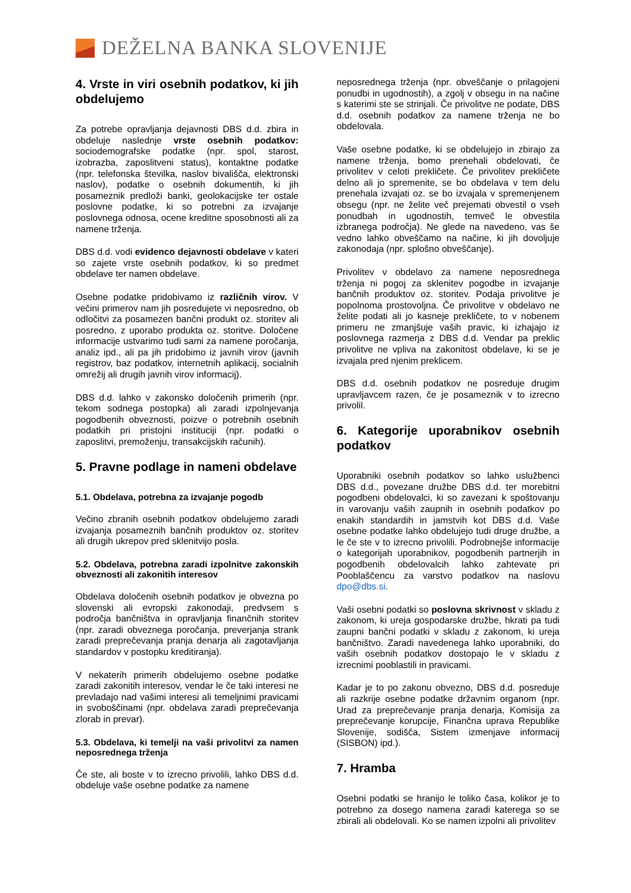DEŽELNA BANKA SLOVENIJE
4. Vrste in viri osebnih podatkov, ki jih obdelujemo
Za potrebe opravljanja dejavnosti DBS d.d. zbira in obdeluje naslednje vrste osebnih podatkov: sociodemografske podatke (npr. spol, starost, izobrazba, zaposlitveni status), kontaktne podatke (npr. telefonska številka, naslov bivališča, elektronski naslov), podatke o osebnih dokumentih, ki jih posameznik predloži banki, geolokacijske ter ostale poslovne podatke, ki so potrebni za izvajanje poslovnega odnosa, ocene kreditne sposobnosti ali za namene trženja.
DBS d.d. vodi evidenco dejavnosti obdelave v kateri so zajete vrste osebnih podatkov, ki so predmet obdelave ter namen obdelave.
Osebne podatke pridobivamo iz različnih virov. V večini primerov nam jih posredujete vi neposredno, ob odločitvi za posamezen bančni produkt oz. storitev ali posredno, z uporabo produkta oz. storitve. Določene informacije ustvarimo tudi sami za namene poročanja, analiz ipd., ali pa jih pridobimo iz javnih virov (javnih registrov, baz podatkov, internetnih aplikacij, socialnih omrežij ali drugih javnih virov informacij).
DBS d.d. lahko v zakonsko določenih primerih (npr. tekom sodnega postopka) ali zaradi izpolnjevanja pogodbenih obveznosti, poizve o potrebnih osebnih podatkih pri pristojni instituciji (npr. podatki o zaposlitvi, premoženju, transakcijskih računih).
5. Pravne podlage in nameni obdelave
5.1. Obdelava, potrebna za izvajanje pogodb
Večino zbranih osebnih podatkov obdelujemo zaradi izvajanja posameznih bančnih produktov oz. storitev ali drugih ukrepov pred sklenitvijo posla.
5.2. Obdelava, potrebna zaradi izpolnitve zakonskih obveznosti ali zakonitih interesov
Obdelava določenih osebnih podatkov je obvezna po slovenski ali evropski zakonodaji, predvsem s področja bančništva in opravljanja finančnih storitev (npr. zaradi obveznega poročanja, preverjanja strank zaradi preprečevanja pranja denarja ali zagotavljanja standardov v postopku kreditiranja).
V nekaterih primerih obdelujemo osebne podatke zaradi zakonitih interesov, vendar le če taki interesi ne prevladajo nad vašimi interesi ali temeljnimi pravicami in svoboščinami (npr. obdelava zaradi preprečevanja zlorab in prevar).
5.3. Obdelava, ki temelji na vaši privolitvi za namen neposrednega trženja
Če ste, ali boste v to izrecno privolili, lahko DBS d.d. obdeluje vaše osebne podatke za namene
neposrednega trženja (npr. obveščanje o prilagojeni ponudbi in ugodnostih), a zgolj v obsegu in na načine s katerimi ste se strinjali. Če privolitve ne podate, DBS d.d. osebnih podatkov za namene trženja ne bo obdelovala.
Vaše osebne podatke, ki se obdelujejo in zbirajo za namene trženja, bomo prenehali obdelovati, če privolitev v celoti prekličete. Če privolitev prekličete delno ali jo spremenite, se bo obdelava v tem delu prenehala izvajati oz. se bo izvajala v spremenjenem obsegu (npr. ne želite več prejemati obvestil o vseh ponudbah in ugodnostih, temveč le obvestila izbranega področja). Ne glede na navedeno, vas še vedno lahko obveščamo na načine, ki jih dovoljuje zakonodaja (npr. splošno obveščanje).
Privolitev v obdelavo za namene neposrednega trženja ni pogoj za sklenitev pogodbe in izvajanje bančnih produktov oz. storitev. Podaja privolitve je popolnoma prostovoljna. Če privolitve v obdelavo ne želite podati ali jo kasneje prekličete, to v nobenem primeru ne zmanjšuje vaših pravic, ki izhajajo iz poslovnega razmerja z DBS d.d. Vendar pa preklic privolitve ne vpliva na zakonitost obdelave, ki se je izvajala pred njenim preklicem.
DBS d.d. osebnih podatkov ne posreduje drugim upravljavcem razen, če je posameznik v to izrecno privolil.
6. Kategorije uporabnikov osebnih podatkov
Uporabniki osebnih podatkov so lahko uslužbenci DBS d.d., povezane družbe DBS d.d. ter morebitni pogodbeni obdelovalci, ki so zavezani k spoštovanju in varovanju vaših zaupnih in osebnih podatkov po enakih standardih in jamstvih kot DBS d.d. Vaše osebne podatke lahko obdelujejo tudi druge družbe, a le če ste v to izrecno privolili. Podrobnejše informacije o kategorijah uporabnikov, pogodbenih partnerjih in pogodbenih obdelovalcih lahko zahtevate pri Pooblaščencu za varstvo podatkov na naslovu dpo@dbs.si.
Vaši osebni podatki so poslovna skrivnost v skladu z zakonom, ki ureja gospodarske družbe, hkrati pa tudi zaupni bančni podatki v skladu z zakonom, ki ureja bančništvo. Zaradi navedenega lahko uporabniki, do vaših osebnih podatkov dostopajo le v skladu z izrecnimi pooblastili in pravicami.
Kadar je to po zakonu obvezno, DBS d.d. posreduje ali razkrije osebne podatke državnim organom (npr. Urad za preprečevanje pranja denarja, Komisija za preprečevanje korupcije, Finančna uprava Republike Slovenije, sodišča, Sistem izmenjave informacij (SISBON) ipd.).
7. Hramba
Osebni podatki se hranijo le toliko časa, kolikor je to potrebno za dosego namena zaradi katerega so se zbirali ali obdelovali. Ko se namen izpolni ali privolitev